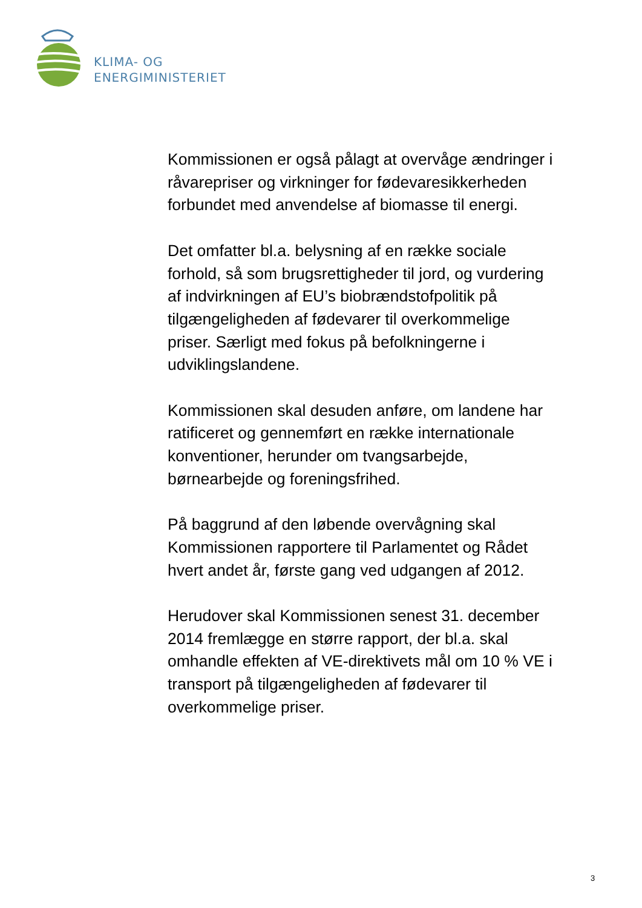KLIMA- OG
ENERGIMINISTERIET
Kommissionen er også pålagt at overvåge ændringer i råvarepriser og virkninger for fødevaresikkerheden forbundet med anvendelse af biomasse til energi.
Det omfatter bl.a. belysning af en række sociale forhold, så som brugsrettigheder til jord, og vurdering af indvirkningen af EU’s biobrændstofpolitik på tilgængeligheden af fødevarer til overkommelige priser. Særligt med fokus på befolkningerne i udviklingslandene.
Kommissionen skal desuden anføre, om landene har ratificeret og gennemført en række internationale konventioner, herunder om tvangsarbejde, børnearbejde og foreningsfrihed.
På baggrund af den løbende overvågning skal Kommissionen rapportere til Parlamentet og Rådet hvert andet år, første gang ved udgangen af 2012.
Herudover skal Kommissionen senest 31. december 2014 fremlægge en større rapport, der bl.a. skal omhandle effekten af VE-direktivets mål om 10 % VE i transport på tilgængeligheden af fødevarer til overkommelige priser.
3